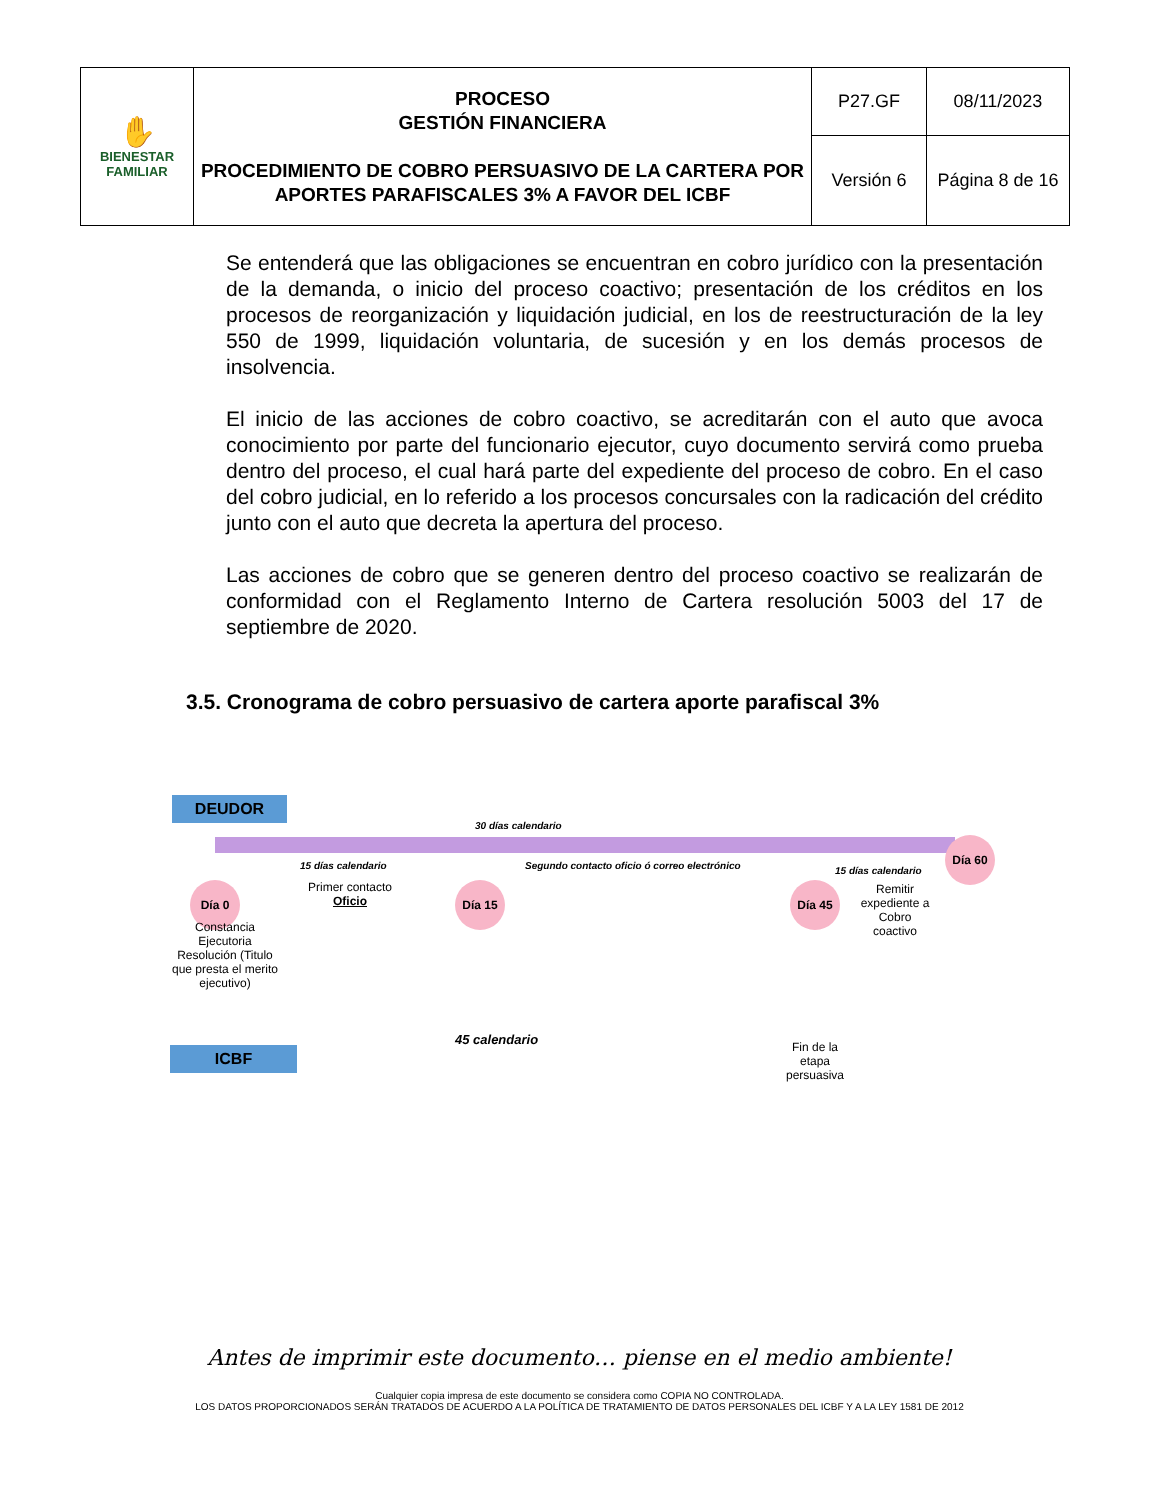| ✋ BIENESTAR FAMILIAR | PROCESO GESTIÓN FINANCIERA PROCEDIMIENTO DE COBRO PERSUASIVO DE LA CARTERA POR APORTES PARAFISCALES 3% A FAVOR DEL ICBF | P27.GF | 08/11/2023 |
| | | Versión 6 | Página 8 de 16 |
Se entenderá que las obligaciones se encuentran en cobro jurídico con la presentación de la demanda, o inicio del proceso coactivo; presentación de los créditos en los procesos de reorganización y liquidación judicial, en los de reestructuración de la ley 550 de 1999, liquidación voluntaria, de sucesión y en los demás procesos de insolvencia.
El inicio de las acciones de cobro coactivo, se acreditarán con el auto que avoca conocimiento por parte del funcionario ejecutor, cuyo documento servirá como prueba dentro del proceso, el cual hará parte del expediente del proceso de cobro. En el caso del cobro judicial, en lo referido a los procesos concursales con la radicación del crédito junto con el auto que decreta la apertura del proceso.
Las acciones de cobro que se generen dentro del proceso coactivo se realizarán de conformidad con el Reglamento Interno de Cartera resolución 5003 del 17 de septiembre de 2020.
3.5. Cronograma de cobro persuasivo de cartera aporte parafiscal 3%
DEUDOR
30 días calendario
Día 60
15 días calendario
Segundo contacto oficio ó correo electrónico
15 días calendario
Primer contacto Oficio
Día 0 Día 15 Día 45
Remitir expediente a Cobro coactivo
Constancia Ejecutoria Resolución (Titulo que presta el merito ejecutivo)
45 calendario
Fin de la etapa persuasiva
ICBF
Antes de imprimir este documento… piense en el medio ambiente!
Cualquier copia impresa de este documento se considera como COPIA NO CONTROLADA.
LOS DATOS PROPORCIONADOS SERÁN TRATADOS DE ACUERDO A LA POLÍTICA DE TRATAMIENTO DE DATOS PERSONALES DEL ICBF Y A LA LEY 1581 DE 2012